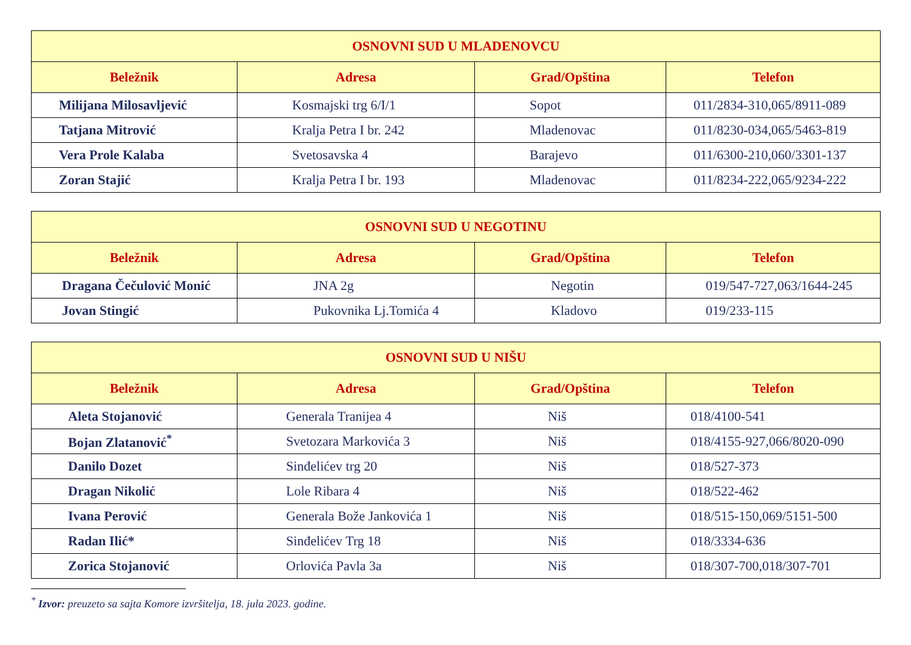| OSNOVNI SUD U MLADENOVCU | | | |
| --- | --- | --- | --- |
| Beležnik | Adresa | Grad/Opština | Telefon |
| Milijana Milosavljević | Kosmajski trg 6/I/1 | Sopot | 011/2834-310,065/8911-089 |
| Tatjana Mitrović | Kralja Petra I br. 242 | Mladenovac | 011/8230-034,065/5463-819 |
| Vera Prole Kalaba | Svetosavska 4 | Barajevo | 011/6300-210,060/3301-137 |
| Zoran Stajić | Kralja Petra I br. 193 | Mladenovac | 011/8234-222,065/9234-222 |
| OSNOVNI SUD U NEGOTINU | | | |
| --- | --- | --- | --- |
| Beležnik | Adresa | Grad/Opština | Telefon |
| Dragana Čečulović Monić | JNA 2g | Negotin | 019/547-727,063/1644-245 |
| Jovan Stingić | Pukovnika Lj.Tomića 4 | Kladovo | 019/233-115 |
| OSNOVNI SUD U NIŠU | | | |
| --- | --- | --- | --- |
| Beležnik | Adresa | Grad/Opština | Telefon |
| Aleta Stojanović | Generala Tranijea 4 | Niš | 018/4100-541 |
| Bojan Zlatanović<sup>*</sup> | Svetozara Markovića 3 | Niš | 018/4155-927,066/8020-090 |
| Danilo Dozet | Sinđelićev trg 20 | Niš | 018/527-373 |
| Dragan Nikolić | Lole Ribara 4 | Niš | 018/522-462 |
| Ivana Perović | Generala Bože Jankovića 1 | Niš | 018/515-150,069/5151-500 |
| Radan Ilić* | Sinđelićev Trg 18 | Niš | 018/3334-636 |
| Zorica Stojanović | Orlovića Pavla 3a | Niš | 018/307-700,018/307-701 |
<sup>*</sup> Izvor: preuzeto sa sajta Komore izvršitelja, 18. jula 2023. godine.